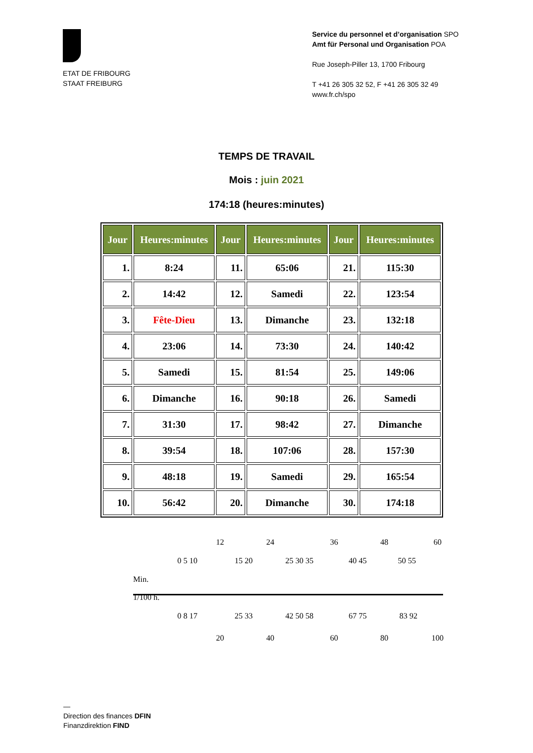ETAT DE FRIBOURG
STAAT FREIBURG
Service du personnel et d’organisation SPO
Amt für Personal und Organisation POA
Rue Joseph-Piller 13, 1700 Fribourg
T +41 26 305 32 52, F +41 26 305 32 49
www.fr.ch/spo
TEMPS DE TRAVAIL
Mois : juin 2021
174:18 (heures:minutes)
| Jour | Heures:minutes | Jour | Heures:minutes | Jour | Heures:minutes |
| --- | --- | --- | --- | --- | --- |
| 1. | 8:24 | 11. | 65:06 | 21. | 115:30 |
| 2. | 14:42 | 12. | Samedi | 22. | 123:54 |
| 3. | Fête-Dieu | 13. | Dimanche | 23. | 132:18 |
| 4. | 23:06 | 14. | 73:30 | 24. | 140:42 |
| 5. | Samedi | 15. | 81:54 | 25. | 149:06 |
| 6. | Dimanche | 16. | 90:18 | 26. | Samedi |
| 7. | 31:30 | 17. | 98:42 | 27. | Dimanche |
| 8. | 39:54 | 18. | 107:06 | 28. | 157:30 |
| 9. | 48:18 | 19. | Samedi | 29. | 165:54 |
| 10. | 56:42 | 20. | Dimanche | 30. | 174:18 |
12 24 36 48 60
0 5 10 15 20 25 30 35 40 45 50 55
Min.
1/100 h.
0 8 17 25 33 42 50 58 67 75 83 92
20 40 60 80 100
—
Direction des finances DFIN
Finanzdirektion FIND